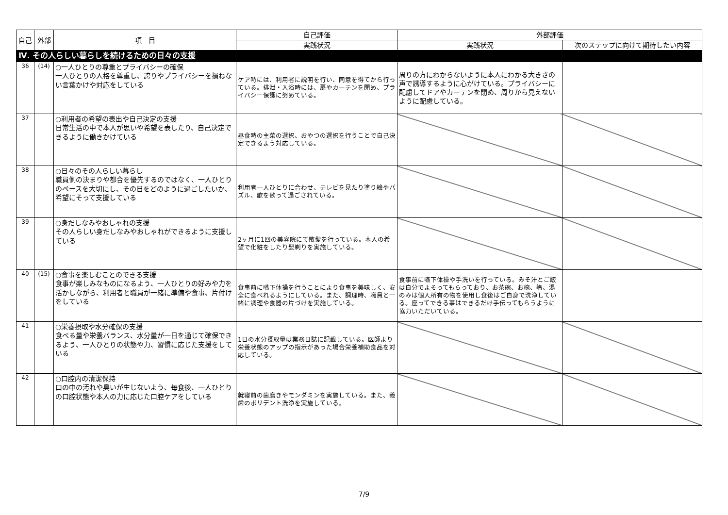| 自己 | 外部 | 項 目 | 自己評価 | 外部評価 | |
| --- | --- | --- | --- | --- | --- |
| | | | 実践状況 | 実践状況 | 次のステップに向けて期待したい内容 |
| Ⅳ. その人らしい暮らしを続けるための日々の支援 | | | | | |
| 36 | (14) | ○一人ひとりの尊重とプライバシーの確保 一人ひとりの人格を尊重し、誇りやプライバシーを損ねない言葉かけや対応をしている | ケア時には、利用者に説明を行い、同意を得てから行っている。排泄・入浴時には、扉やカーテンを閉め、プライバシー保護に努めている。 | 周りの方にわからないように本人にわかる大きさの声で誘導するように心がけている。プライバシーに配慮してドアやカーテンを閉め、周りから見えないように配慮している。 | |
| 37 | | ○利用者の希望の表出や自己決定の支援 日常生活の中で本人が思いや希望を表したり、自己決定できるように働きかけている | 昼食時の主菜の選択、おやつの選択を行うことで自己決定できるよう対応している。 | | |
| 38 | | ○日々のその人らしい暮らし 職員側の決まりや都合を優先するのではなく、一人ひとりのペースを大切にし、その日をどのように過ごしたいか、希望にそって支援している | 利用者一人ひとりに合わせ、テレビを見たり塗り絵やパズル、歌を歌って過ごされている。 | | |
| 39 | | ○身だしなみやおしゃれの支援 その人らしい身だしなみやおしゃれができるように支援している | 2ヶ月に1回の美容院にて散髪を行っている。本人の希望で化粧をしたり髭剃りを実施している。 | | |
| 40 | (15) | ○食事を楽しむことのできる支援 食事が楽しみなものになるよう、一人ひとりの好みや力を活かしながら、利用者と職員が一緒に準備や食事、片付けをしている | 食事前に嚥下体操を行うことにより食事を美味しく、安全に食べれるようにしている。また、調理時、職員と一緒に調理や食器の片づけを実施している。 | 食事前に嚥下体操や手洗いを行っている。みそ汁とご飯は自分でよそってもらっており、お茶碗、お椀、箸、湯のみは個人所有の物を使用し食後はご自身で洗浄している。座ってできる事はできるだけ手伝ってもらうように協力いただいている。 | |
| 41 | | ○栄養摂取や水分確保の支援 食べる量や栄養バランス、水分量が一日を通じて確保できるよう、一人ひとりの状態や力、習慣に応じた支援をしている | 1日の水分摂取量は業務日誌に記載している。医師より栄養状態のアップの指示があった場合栄養補助食品を対応している。 | | |
| 42 | | ○口腔内の清潔保持 口の中の汚れや臭いが生じないよう、毎食後、一人ひとりの口腔状態や本人の力に応じた口腔ケアをしている | 就寝前の歯磨きやモンダミンを実施している。また、義歯のポリデント洗浄を実施している。 | | |
7/9